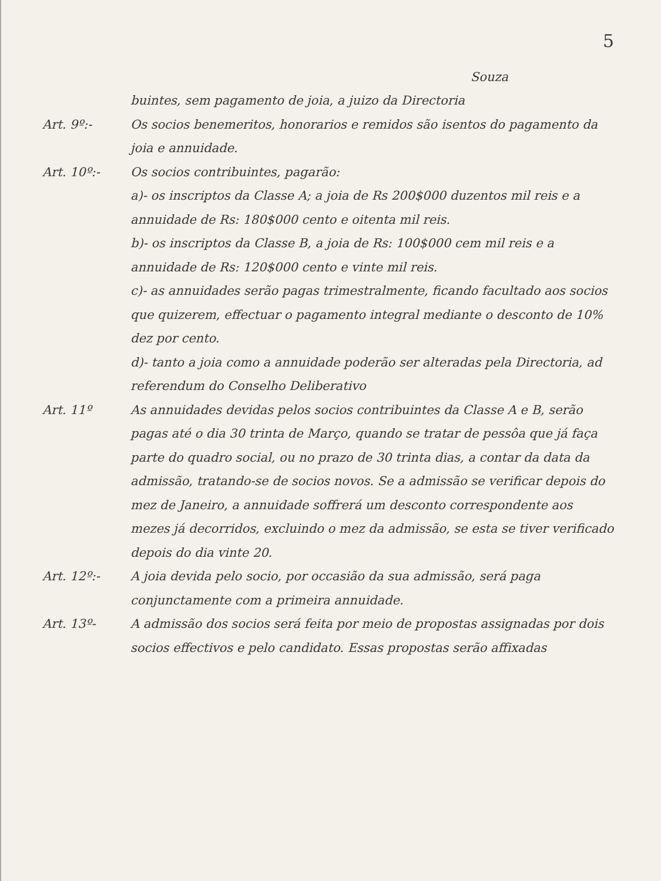5
Souza
buintes, sem pagamento de joia, a juizo da Directoria
Art. 9º:- Os socios benemeritos, honorarios e remidos são isentos do pagamento da joia e annuidade.
Art. 10º:- Os socios contribuintes, pagarão:
a)- os inscriptos da Classe A; a joia de Rs 200$000 duzentos mil reis e a annuidade de Rs: 180$000 cento e oitenta mil reis.
b)- os inscriptos da Classe B, a joia de Rs: 100$000 cem mil reis e a annuidade de Rs: 120$000 cento e vinte mil reis.
c)- as annuidades serão pagas trimestralmente, ficando facultado aos socios que quizerem, effectuar o pagamento integral mediante o desconto de 10% dez por cento.
d)- tanto a joia como a annuidade poderão ser alteradas pela Directoria, ad referendum do Conselho Deliberativo
Art. 11º As annuidades devidas pelos socios contribuintes da Classe A e B, serão pagas até o dia 30 trinta de Março, quando se tratar de pessôa que já faça parte do quadro social, ou no prazo de 30 trinta dias, a contar da data da admissão, tratando-se de socios novos. Se a admissão se verificar depois do mez de Janeiro, a annuidade soffrerá um desconto correspondente aos mezes já decorridos, excluindo o mez da admissão, se esta se tiver verificado depois do dia vinte 20.
Art. 12º:- A joia devida pelo socio, por occasião da sua admissão, será paga conjunctamente com a primeira annuidade.
Art. 13º- A admissão dos socios será feita por meio de propostas assignadas por dois socios effectivos e pelo candidato. Essas propostas serão affixadas